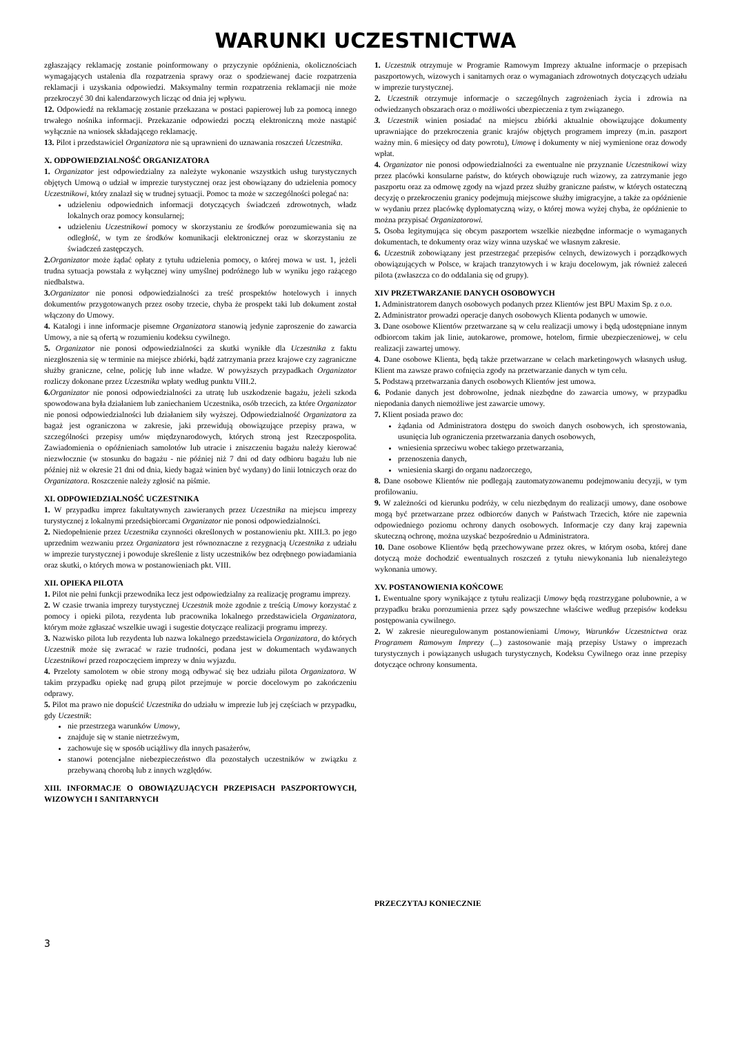WARUNKI UCZESTNICTWA
zgłaszający reklamację zostanie poinformowany o przyczynie opóźnienia, okolicznościach wymagających ustalenia dla rozpatrzenia sprawy oraz o spodziewanej dacie rozpatrzenia reklamacji i uzyskania odpowiedzi. Maksymalny termin rozpatrzenia reklamacji nie może przekroczyć 30 dni kalendarzowych licząc od dnia jej wpływu.
12. Odpowiedź na reklamację zostanie przekazana w postaci papierowej lub za pomocą innego trwałego nośnika informacji. Przekazanie odpowiedzi pocztą elektroniczną może nastąpić wyłącznie na wniosek składającego reklamację.
13. Pilot i przedstawiciel Organizatora nie są uprawnieni do uznawania roszczeń Uczestnika.
X. ODPOWIEDZIALNOŚĆ ORGANIZATORA
1. Organizator jest odpowiedzialny za należyte wykonanie wszystkich usług turystycznych objętych Umową o udział w imprezie turystycznej oraz jest obowiązany do udzielenia pomocy Uczestnikowi, który znalazł się w trudnej sytuacji. Pomoc ta może w szczególności polegać na:
udzieleniu odpowiednich informacji dotyczących świadczeń zdrowotnych, władz lokalnych oraz pomocy konsularnej;
udzieleniu Uczestnikowi pomocy w skorzystaniu ze środków porozumiewania się na odległość, w tym ze środków komunikacji elektronicznej oraz w skorzystaniu ze świadczeń zastępczych.
2. Organizator może żądać opłaty z tytułu udzielenia pomocy, o której mowa w ust. 1, jeżeli trudna sytuacja powstała z wyłącznej winy umyślnej podróżnego lub w wyniku jego rażącego niedbalstwa.
3. Organizator nie ponosi odpowiedzialności za treść prospektów hotelowych i innych dokumentów przygotowanych przez osoby trzecie, chyba że prospekt taki lub dokument został włączony do Umowy.
4. Katalogi i inne informacje pisemne Organizatora stanowią jedynie zaproszenie do zawarcia Umowy, a nie są ofertą w rozumieniu kodeksu cywilnego.
5. Organizator nie ponosi odpowiedzialności za skutki wynikłe dla Uczestnika z faktu niezgłoszenia się w terminie na miejsce zbiórki, bądź zatrzymania przez krajowe czy zagraniczne służby graniczne, celne, policję lub inne władze. W powyższych przypadkach Organizator rozliczy dokonane przez Uczestnika wpłaty według punktu VIII.2.
6. Organizator nie ponosi odpowiedzialności za utratę lub uszkodzenie bagażu, jeżeli szkoda spowodowana była działaniem lub zaniechaniem Uczestnika, osób trzecich, za które Organizator nie ponosi odpowiedzialności lub działaniem siły wyższej. Odpowiedzialność Organizatora za bagaż jest ograniczona w zakresie, jaki przewidują obowiązujące przepisy prawa, w szczególności przepisy umów międzynarodowych, których stroną jest Rzeczpospolita. Zawiadomienia o opóźnieniach samolotów lub utracie i zniszczeniu bagażu należy kierować niezwłocznie (w stosunku do bagażu - nie później niż 7 dni od daty odbioru bagażu lub nie później niż w okresie 21 dni od dnia, kiedy bagaż winien być wydany) do linii lotniczych oraz do Organizatora. Roszczenie należy zgłosić na piśmie.
XI. ODPOWIEDZIALNOŚĆ UCZESTNIKA
1. W przypadku imprez fakultatywnych zawieranych przez Uczestnika na miejscu imprezy turystycznej z lokalnymi przedsiębiorcami Organizator nie ponosi odpowiedzialności.
2. Niedopełnienie przez Uczestnika czynności określonych w postanowieniu pkt. XIII.3. po jego uprzednim wezwaniu przez Organizatora jest równoznaczne z rezygnacją Uczestnika z udziału w imprezie turystycznej i powoduje skreślenie z listy uczestników bez odrębnego powiadamiania oraz skutki, o których mowa w postanowieniach pkt. VIII.
XII. OPIEKA PILOTA
1. Pilot nie pełni funkcji przewodnika lecz jest odpowiedzialny za realizację programu imprezy.
2. W czasie trwania imprezy turystycznej Uczestnik może zgodnie z treścią Umowy korzystać z pomocy i opieki pilota, rezydenta lub pracownika lokalnego przedstawiciela Organizatora, którym może zgłaszać wszelkie uwagi i sugestie dotyczące realizacji programu imprezy.
3. Nazwisko pilota lub rezydenta lub nazwa lokalnego przedstawiciela Organizatora, do których Uczestnik może się zwracać w razie trudności, podana jest w dokumentach wydawanych Uczestnikowi przed rozpoczęciem imprezy w dniu wyjazdu.
4. Przeloty samolotem w obie strony mogą odbywać się bez udziału pilota Organizatora. W takim przypadku opiekę nad grupą pilot przejmuje w porcie docelowym po zakończeniu odprawy.
5. Pilot ma prawo nie dopuścić Uczestnika do udziału w imprezie lub jej częściach w przypadku, gdy Uczestnik:
nie przestrzega warunków Umowy,
znajduje się w stanie nietrzeźwym,
zachowuje się w sposób uciążliwy dla innych pasażerów,
stanowi potencjalne niebezpieczeństwo dla pozostałych uczestników w związku z przebywaną chorobą lub z innych względów.
XIII. INFORMACJE O OBOWIĄZUJĄCYCH PRZEPISACH PASZPORTOWYCH, WIZOWYCH I SANITARNYCH
1. Uczestnik otrzymuje w Programie Ramowym Imprezy aktualne informacje o przepisach paszportowych, wizowych i sanitarnych oraz o wymaganiach zdrowotnych dotyczących udziału w imprezie turystycznej.
2. Uczestnik otrzymuje informacje o szczególnych zagrożeniach życia i zdrowia na odwiedzanych obszarach oraz o możliwości ubezpieczenia z tym związanego.
3. Uczestnik winien posiadać na miejscu zbiórki aktualnie obowiązujące dokumenty uprawniające do przekroczenia granic krajów objętych programem imprezy (m.in. paszport ważny min. 6 miesięcy od daty powrotu), Umowę i dokumenty w niej wymienione oraz dowody wpłat.
4. Organizator nie ponosi odpowiedzialności za ewentualne nie przyznanie Uczestnikowi wizy przez placówki konsularne państw, do których obowiązuje ruch wizowy, za zatrzymanie jego paszportu oraz za odmowę zgody na wjazd przez służby graniczne państw, w których ostateczną decyzję o przekroczeniu granicy podejmują miejscowe służby imigracyjne, a także za opóźnienie w wydaniu przez placówkę dyplomatyczną wizy, o której mowa wyżej chyba, że opóźnienie to można przypisać Organizatorowi.
5. Osoba legitymująca się obcym paszportem wszelkie niezbędne informacje o wymaganych dokumentach, te dokumenty oraz wizy winna uzyskać we własnym zakresie.
6. Uczestnik zobowiązany jest przestrzegać przepisów celnych, dewizowych i porządkowych obowiązujących w Polsce, w krajach tranzytowych i w kraju docelowym, jak również zaleceń pilota (zwłaszcza co do oddalania się od grupy).
XIV PRZETWARZANIE DANYCH OSOBOWYCH
1. Administratorem danych osobowych podanych przez Klientów jest BPU Maxim Sp. z o.o.
2. Administrator prowadzi operacje danych osobowych Klienta podanych w umowie.
3. Dane osobowe Klientów przetwarzane są w celu realizacji umowy i będą udostępniane innym odbiorcom takim jak linie, autokarowe, promowe, hotelom, firmie ubezpieczeniowej, w celu realizacji zawartej umowy.
4. Dane osobowe Klienta, będą także przetwarzane w celach marketingowych własnych usług. Klient ma zawsze prawo cofnięcia zgody na przetwarzanie danych w tym celu.
5. Podstawą przetwarzania danych osobowych Klientów jest umowa.
6. Podanie danych jest dobrowolne, jednak niezbędne do zawarcia umowy, w przypadku niepodania danych niemożliwe jest zawarcie umowy.
7. Klient posiada prawo do:
żądania od Administratora dostępu do swoich danych osobowych, ich sprostowania, usunięcia lub ograniczenia przetwarzania danych osobowych,
wniesienia sprzeciwu wobec takiego przetwarzania,
przenoszenia danych,
wniesienia skargi do organu nadzorczego,
8. Dane osobowe Klientów nie podlegają zautomatyzowanemu podejmowaniu decyzji, w tym profilowaniu.
9. W zależności od kierunku podróży, w celu niezbędnym do realizacji umowy, dane osobowe mogą być przetwarzane przez odbiorców danych w Państwach Trzecich, które nie zapewnia odpowiedniego poziomu ochrony danych osobowych. Informacje czy dany kraj zapewnia skuteczną ochronę, można uzyskać bezpośrednio u Administratora.
10. Dane osobowe Klientów będą przechowywane przez okres, w którym osoba, której dane dotyczą może dochodzić ewentualnych roszczeń z tytułu niewykonania lub nienależytego wykonania umowy.
XV. POSTANOWIENIA KOŃCOWE
1. Ewentualne spory wynikające z tytułu realizacji Umowy będą rozstrzygane polubownie, a w przypadku braku porozumienia przez sądy powszechne właściwe według przepisów kodeksu postępowania cywilnego.
2. W zakresie nieuregulowanym postanowieniami Umowy, Warunków Uczestnictwa oraz Programem Ramowym Imprezy (...) zastosowanie mają przepisy Ustawy o imprezach turystycznych i powiązanych usługach turystycznych, Kodeksu Cywilnego oraz inne przepisy dotyczące ochrony konsumenta.
PRZECZYTAJ KONIECZNIE
3